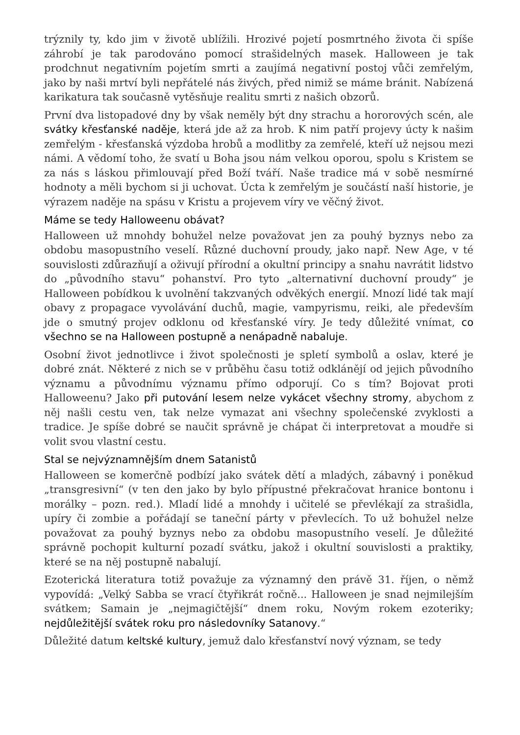trýznily ty, kdo jim v životě ublížili. Hrozivé pojetí posmrtného života či spíše záhrobí je tak parodováno pomocí strašidelných masek. Halloween je tak prodchnut negativním pojetím smrti a zaujímá negativní postoj vůči zemřelým, jako by naši mrtví byli nepřátelé nás živých, před nimiž se máme bránit. Nabízená karikatura tak současně vytěsňuje realitu smrti z našich obzorů.
První dva listopadové dny by však neměly být dny strachu a hororových scén, ale svátky křesťanské naděje, která jde až za hrob. K nim patří projevy úcty k našim zemřelým - křesťanská výzdoba hrobů a modlitby za zemřelé, kteří už nejsou mezi námi. A vědomí toho, že svatí u Boha jsou nám velkou oporou, spolu s Kristem se za nás s láskou přimlouvají před Boží tváří. Naše tradice má v sobě nesmírné hodnoty a měli bychom si ji uchovat. Úcta k zemřelým je součástí naší historie, je výrazem naděje na spásu v Kristu a projevem víry ve věčný život.
Máme se tedy Halloweenu obávat?
Halloween už mnohdy bohužel nelze považovat jen za pouhý byznys nebo za obdobu masopustního veselí. Různé duchovní proudy, jako např. New Age, v té souvislosti zdůrazňují a oživují přírodní a okultní principy a snahu navrátit lidstvo do „původního stavu“ pohanství. Pro tyto „alternativní duchovní proudy“ je Halloween pobídkou k uvolnění takzvaných odvěkých energií. Mnozí lidé tak mají obavy z propagace vyvolávání duchů, magie, vampyrismu, reiki, ale především jde o smutný projev odklonu od křesťanské víry. Je tedy důležité vnímat, co všechno se na Halloween postupně a nenápadně nabaluje.
Osobní život jednotlivce i život společnosti je spletí symbolů a oslav, které je dobré znát. Některé z nich se v průběhu času totiž odklánějí od jejich původního významu a původnímu významu přímo odporují. Co s tím? Bojovat proti Halloweenu? Jako při putování lesem nelze vykácet všechny stromy, abychom z něj našli cestu ven, tak nelze vymazat ani všechny společenské zvyklosti a tradice. Je spíše dobré se naučit správně je chápat či interpretovat a moudře si volit svou vlastní cestu.
Stal se nejvýznamnějším dnem Satanistů
Halloween se komerčně podbízí jako svátek dětí a mladých, zábavný i poněkud „transgresivní“ (v ten den jako by bylo přípustné překračovat hranice bontonu i morálky – pozn. red.). Mladí lidé a mnohdy i učitelé se převlékají za strašidla, upíry či zombie a pořádají se taneční párty v převlecích. To už bohužel nelze považovat za pouhý byznys nebo za obdobu masopustního veselí. Je důležité správně pochopit kulturní pozadí svátku, jakož i okultní souvislosti a praktiky, které se na něj postupně nabalují.
Ezoterická literatura totiž považuje za významný den právě 31. říjen, o němž vypovídá: „Velký Sabba se vrací čtyřikrát ročně... Halloween je snad nejmilejším svátkem; Samain je „nejmagičtější“ dnem roku, Novým rokem ezoteriky; nejdůležitější svátek roku pro následovníky Satanovy.“
Důležité datum keltské kultury, jemuž dalo křesťanství nový význam, se tedy